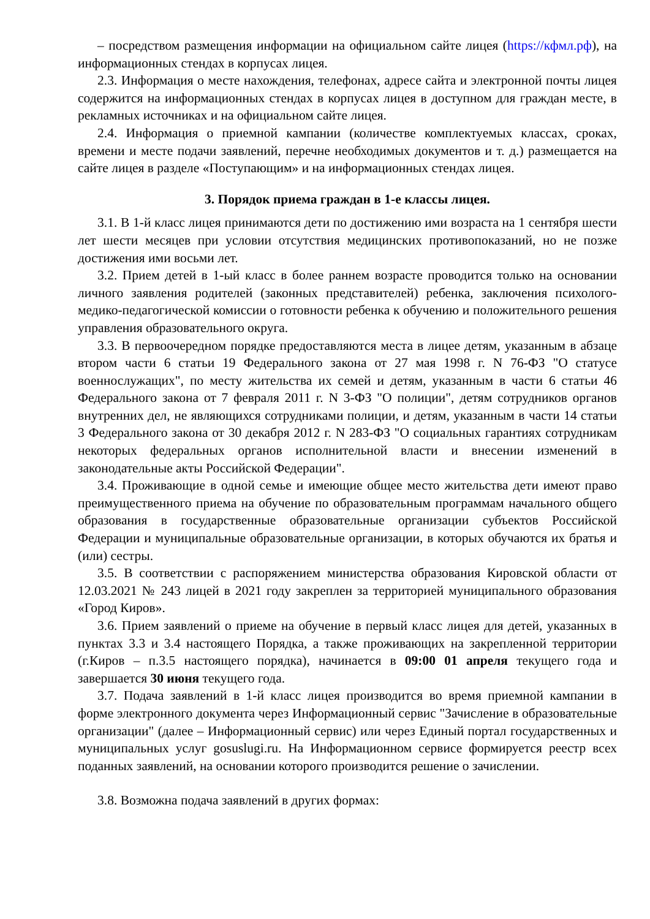– посредством размещения информации на официальном сайте лицея (https://кфмл.рф), на информационных стендах в корпусах лицея.
2.3. Информация о месте нахождения, телефонах, адресе сайта и электронной почты лицея содержится на информационных стендах в корпусах лицея в доступном для граждан месте, в рекламных источниках и на официальном сайте лицея.
2.4. Информация о приемной кампании (количестве комплектуемых классах, сроках, времени и месте подачи заявлений, перечне необходимых документов и т. д.) размещается на сайте лицея в разделе «Поступающим» и на информационных стендах лицея.
3. Порядок приема граждан в 1-е классы лицея.
3.1. В 1-й класс лицея принимаются дети по достижению ими возраста на 1 сентября шести лет шести месяцев при условии отсутствия медицинских противопоказаний, но не позже достижения ими восьми лет.
3.2. Прием детей в 1-ый класс в более раннем возрасте проводится только на основании личного заявления родителей (законных представителей) ребенка, заключения психолого-медико-педагогической комиссии о готовности ребенка к обучению и положительного решения управления образовательного округа.
3.3. В первоочередном порядке предоставляются места в лицее детям, указанным в абзаце втором части 6 статьи 19 Федерального закона от 27 мая 1998 г. N 76-ФЗ "О статусе военнослужащих", по месту жительства их семей и детям, указанным в части 6 статьи 46 Федерального закона от 7 февраля 2011 г. N 3-ФЗ "О полиции", детям сотрудников органов внутренних дел, не являющихся сотрудниками полиции, и детям, указанным в части 14 статьи 3 Федерального закона от 30 декабря 2012 г. N 283-ФЗ "О социальных гарантиях сотрудникам некоторых федеральных органов исполнительной власти и внесении изменений в законодательные акты Российской Федерации".
3.4. Проживающие в одной семье и имеющие общее место жительства дети имеют право преимущественного приема на обучение по образовательным программам начального общего образования в государственные образовательные организации субъектов Российской Федерации и муниципальные образовательные организации, в которых обучаются их братья и (или) сестры.
3.5. В соответствии с распоряжением министерства образования Кировской области от 12.03.2021 № 243 лицей в 2021 году закреплен за территорией муниципального образования «Город Киров».
3.6. Прием заявлений о приеме на обучение в первый класс лицея для детей, указанных в пунктах 3.3 и 3.4 настоящего Порядка, а также проживающих на закрепленной территории (г.Киров – п.3.5 настоящего порядка), начинается в 09:00 01 апреля текущего года и завершается 30 июня текущего года.
3.7. Подача заявлений в 1-й класс лицея производится во время приемной кампании в форме электронного документа через Информационный сервис "Зачисление в образовательные организации" (далее – Информационный сервис) или через Единый портал государственных и муниципальных услуг gosuslugi.ru. На Информационном сервисе формируется реестр всех поданных заявлений, на основании которого производится решение о зачислении.
3.8. Возможна подача заявлений в других формах: